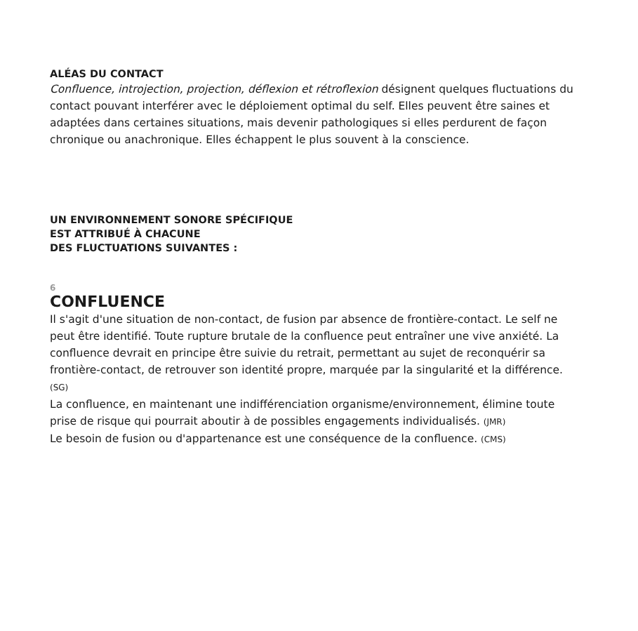ALÉAS DU CONTACT
Confluence, introjection, projection, déflexion et rétroflexion désignent quelques fluctuations du contact pouvant interférer avec le déploiement optimal du self. Elles peuvent être saines et adaptées dans certaines situations, mais devenir pathologiques si elles perdurent de façon chronique ou anachronique. Elles échappent le plus souvent à la conscience.
UN ENVIRONNEMENT SONORE SPÉCIFIQUE
EST ATTRIBUÉ À CHACUNE
DES FLUCTUATIONS SUIVANTES :
6
CONFLUENCE
Il s'agit d'une situation de non-contact, de fusion par absence de frontière-contact. Le self ne peut être identifié. Toute rupture brutale de la confluence peut entraîner une vive anxiété. La confluence devrait en principe être suivie du retrait, permettant au sujet de reconquérir sa frontière-contact, de retrouver son identité propre, marquée par la singularité et la différence. (SG)
La confluence, en maintenant une indifférenciation organisme/environnement, élimine toute prise de risque qui pourrait aboutir à de possibles engagements individualisés. (JMR)
Le besoin de fusion ou d'appartenance est une conséquence de la confluence. (CMS)